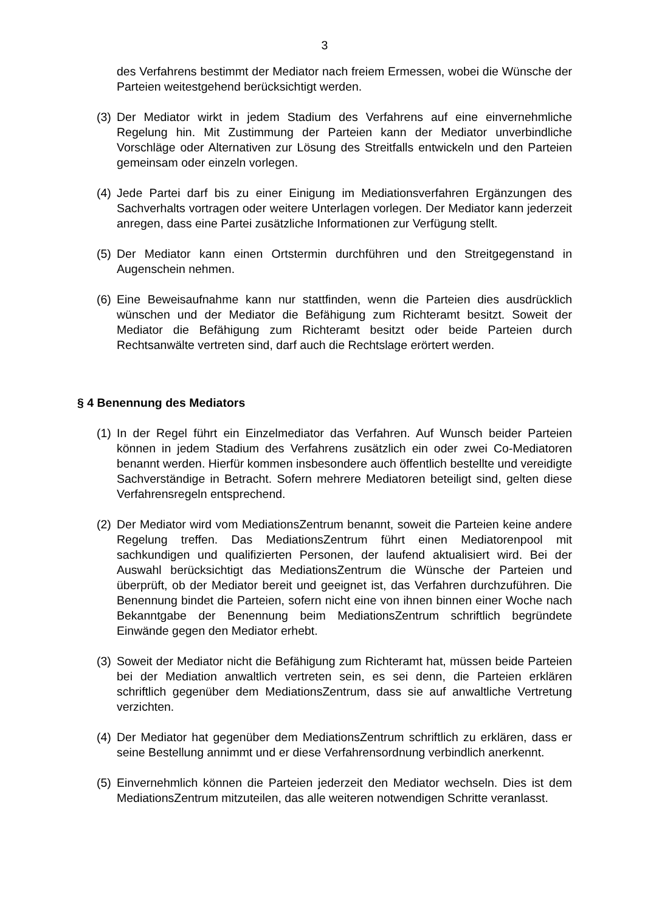3
des Verfahrens bestimmt der Mediator nach freiem Ermessen, wobei die Wünsche der Parteien weitestgehend berücksichtigt werden.
(3) Der Mediator wirkt in jedem Stadium des Verfahrens auf eine einvernehmliche Regelung hin. Mit Zustimmung der Parteien kann der Mediator unverbindliche Vorschläge oder Alternativen zur Lösung des Streitfalls entwickeln und den Parteien gemeinsam oder einzeln vorlegen.
(4) Jede Partei darf bis zu einer Einigung im Mediationsverfahren Ergänzungen des Sachverhalts vortragen oder weitere Unterlagen vorlegen. Der Mediator kann jederzeit anregen, dass eine Partei zusätzliche Informationen zur Verfügung stellt.
(5) Der Mediator kann einen Ortstermin durchführen und den Streitgegenstand in Augenschein nehmen.
(6) Eine Beweisaufnahme kann nur stattfinden, wenn die Parteien dies ausdrücklich wünschen und der Mediator die Befähigung zum Richteramt besitzt. Soweit der Mediator die Befähigung zum Richteramt besitzt oder beide Parteien durch Rechtsanwälte vertreten sind, darf auch die Rechtslage erörtert werden.
§ 4 Benennung des Mediators
(1) In der Regel führt ein Einzelmediator das Verfahren. Auf Wunsch beider Parteien können in jedem Stadium des Verfahrens zusätzlich ein oder zwei Co-Mediatoren benannt werden. Hierfür kommen insbesondere auch öffentlich bestellte und vereidigte Sachverständige in Betracht. Sofern mehrere Mediatoren beteiligt sind, gelten diese Verfahrensregeln entsprechend.
(2) Der Mediator wird vom MediationsZentrum benannt, soweit die Parteien keine andere Regelung treffen. Das MediationsZentrum führt einen Mediatorenpool mit sachkundigen und qualifizierten Personen, der laufend aktualisiert wird. Bei der Auswahl berücksichtigt das MediationsZentrum die Wünsche der Parteien und überprüft, ob der Mediator bereit und geeignet ist, das Verfahren durchzuführen. Die Benennung bindet die Parteien, sofern nicht eine von ihnen binnen einer Woche nach Bekanntgabe der Benennung beim MediationsZentrum schriftlich begründete Einwände gegen den Mediator erhebt.
(3) Soweit der Mediator nicht die Befähigung zum Richteramt hat, müssen beide Parteien bei der Mediation anwaltlich vertreten sein, es sei denn, die Parteien erklären schriftlich gegenüber dem MediationsZentrum, dass sie auf anwaltliche Vertretung verzichten.
(4) Der Mediator hat gegenüber dem MediationsZentrum schriftlich zu erklären, dass er seine Bestellung annimmt und er diese Verfahrensordnung verbindlich anerkennt.
(5) Einvernehmlich können die Parteien jederzeit den Mediator wechseln. Dies ist dem MediationsZentrum mitzuteilen, das alle weiteren notwendigen Schritte veranlasst.